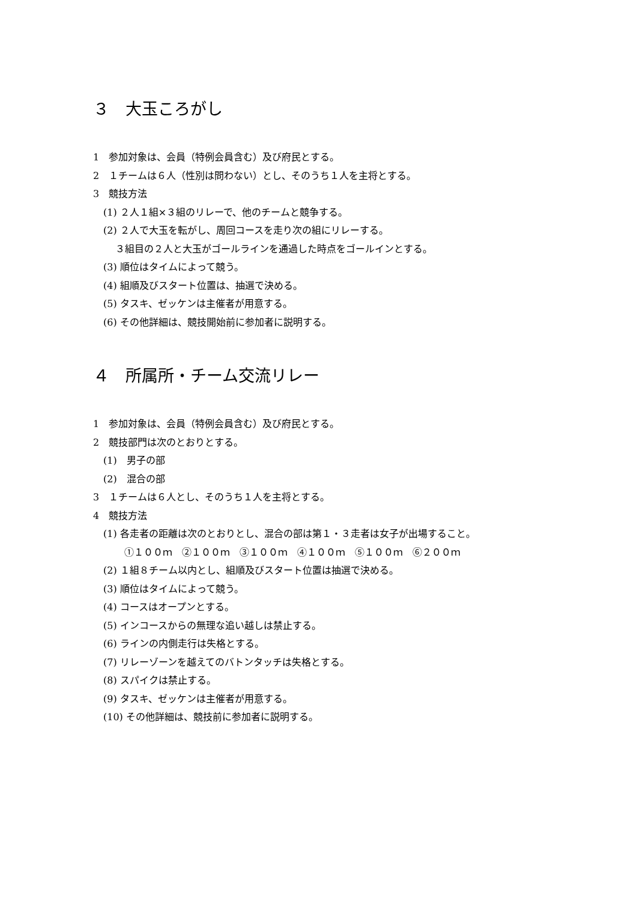３　大玉ころがし
1　参加対象は、会員（特例会員含む）及び府民とする。
2　１チームは６人（性別は問わない）とし、そのうち１人を主将とする。
3　競技方法
(1) ２人１組×３組のリレーで、他のチームと競争する。
(2) ２人で大玉を転がし、周回コースを走り次の組にリレーする。
３組目の２人と大玉がゴールラインを通過した時点をゴールインとする。
(3) 順位はタイムによって競う。
(4) 組順及びスタート位置は、抽選で決める。
(5) タスキ、ゼッケンは主催者が用意する。
(6) その他詳細は、競技開始前に参加者に説明する。
４　所属所・チーム交流リレー
1　参加対象は、会員（特例会員含む）及び府民とする。
2　競技部門は次のとおりとする。
(1)　男子の部
(2)　混合の部
3　１チームは６人とし、そのうち１人を主将とする。
4　競技方法
(1) 各走者の距離は次のとおりとし、混合の部は第１・３走者は女子が出場すること。
①１００ｍ　②１００ｍ　③１００ｍ　④１００ｍ　⑤１００ｍ　⑥２００ｍ
(2) １組８チーム以内とし、組順及びスタート位置は抽選で決める。
(3) 順位はタイムによって競う。
(4) コースはオープンとする。
(5) インコースからの無理な追い越しは禁止する。
(6) ラインの内側走行は失格とする。
(7) リレーゾーンを越えてのバトンタッチは失格とする。
(8) スパイクは禁止する。
(9) タスキ、ゼッケンは主催者が用意する。
(10) その他詳細は、競技前に参加者に説明する。